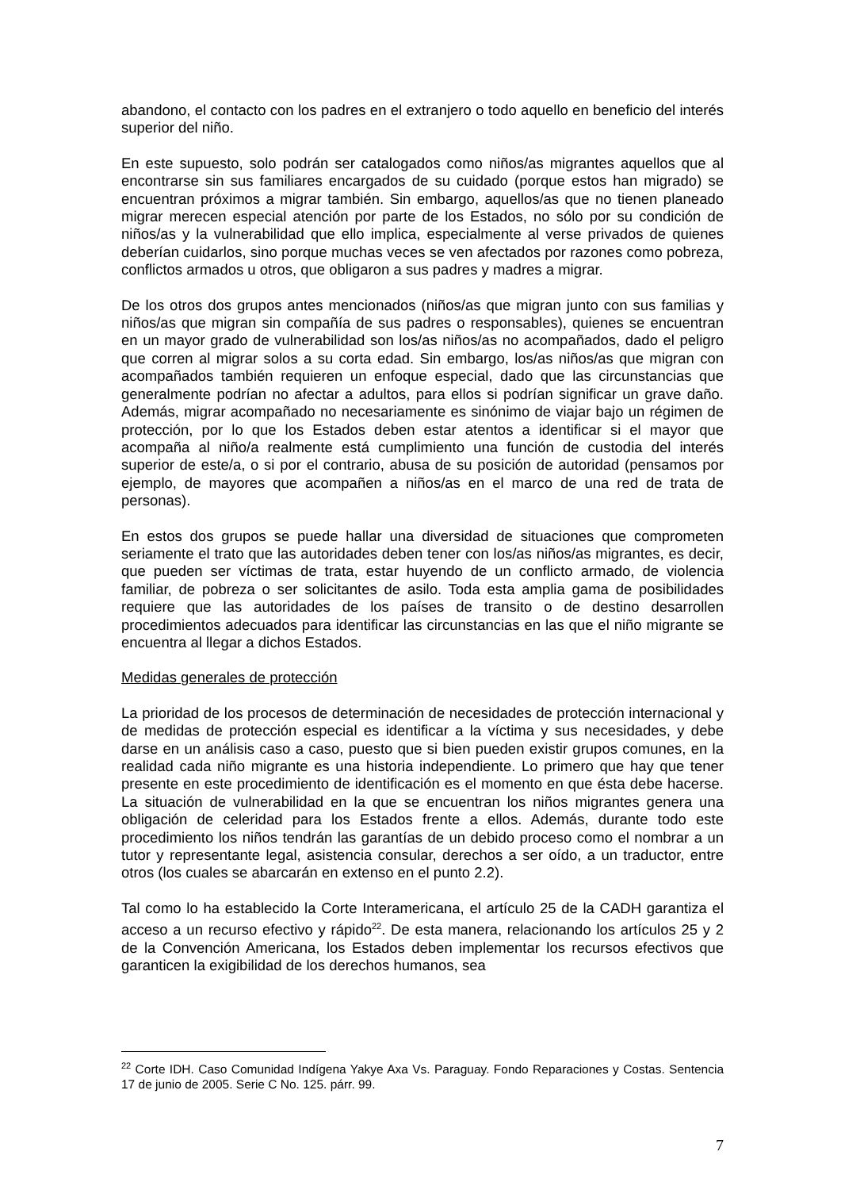abandono, el contacto con los padres en el extranjero o todo aquello en beneficio del interés superior del niño.
En este supuesto, solo podrán ser catalogados como niños/as migrantes aquellos que al encontrarse sin sus familiares encargados de su cuidado (porque estos han migrado) se encuentran próximos a migrar también. Sin embargo, aquellos/as que no tienen planeado migrar merecen especial atención por parte de los Estados, no sólo por su condición de niños/as y la vulnerabilidad que ello implica, especialmente al verse privados de quienes deberían cuidarlos, sino porque muchas veces se ven afectados por razones como pobreza, conflictos armados u otros, que obligaron a sus padres y madres a migrar.
De los otros dos grupos antes mencionados (niños/as que migran junto con sus familias y niños/as que migran sin compañía de sus padres o responsables), quienes se encuentran en un mayor grado de vulnerabilidad son los/as niños/as no acompañados, dado el peligro que corren al migrar solos a su corta edad. Sin embargo, los/as niños/as que migran con acompañados también requieren un enfoque especial, dado que las circunstancias que generalmente podrían no afectar a adultos, para ellos si podrían significar un grave daño. Además, migrar acompañado no necesariamente es sinónimo de viajar bajo un régimen de protección, por lo que los Estados deben estar atentos a identificar si el mayor que acompaña al niño/a realmente está cumplimiento una función de custodia del interés superior de este/a, o si por el contrario, abusa de su posición de autoridad (pensamos por ejemplo, de mayores que acompañen a niños/as en el marco de una red de trata de personas).
En estos dos grupos se puede hallar una diversidad de situaciones que comprometen seriamente el trato que las autoridades deben tener con los/as niños/as migrantes, es decir, que pueden ser víctimas de trata, estar huyendo de un conflicto armado, de violencia familiar, de pobreza o ser solicitantes de asilo. Toda esta amplia gama de posibilidades requiere que las autoridades de los países de transito o de destino desarrollen procedimientos adecuados para identificar las circunstancias en las que el niño migrante se encuentra al llegar a dichos Estados.
Medidas generales de protección
La prioridad de los procesos de determinación de necesidades de protección internacional y de medidas de protección especial es identificar a la víctima y sus necesidades, y debe darse en un análisis caso a caso, puesto que si bien pueden existir grupos comunes, en la realidad cada niño migrante es una historia independiente. Lo primero que hay que tener presente en este procedimiento de identificación es el momento en que ésta debe hacerse. La situación de vulnerabilidad en la que se encuentran los niños migrantes genera una obligación de celeridad para los Estados frente a ellos. Además, durante todo este procedimiento los niños tendrán las garantías de un debido proceso como el nombrar a un tutor y representante legal, asistencia consular, derechos a ser oído, a un traductor, entre otros (los cuales se abarcarán en extenso en el punto 2.2).
Tal como lo ha establecido la Corte Interamericana, el artículo 25 de la CADH garantiza el acceso a un recurso efectivo y rápido<sup>22</sup>. De esta manera, relacionando los artículos 25 y 2 de la Convención Americana, los Estados deben implementar los recursos efectivos que garanticen la exigibilidad de los derechos humanos, sea
<sup>22</sup> Corte IDH. Caso Comunidad Indígena Yakye Axa Vs. Paraguay. Fondo Reparaciones y Costas. Sentencia 17 de junio de 2005. Serie C No. 125. párr. 99.
7